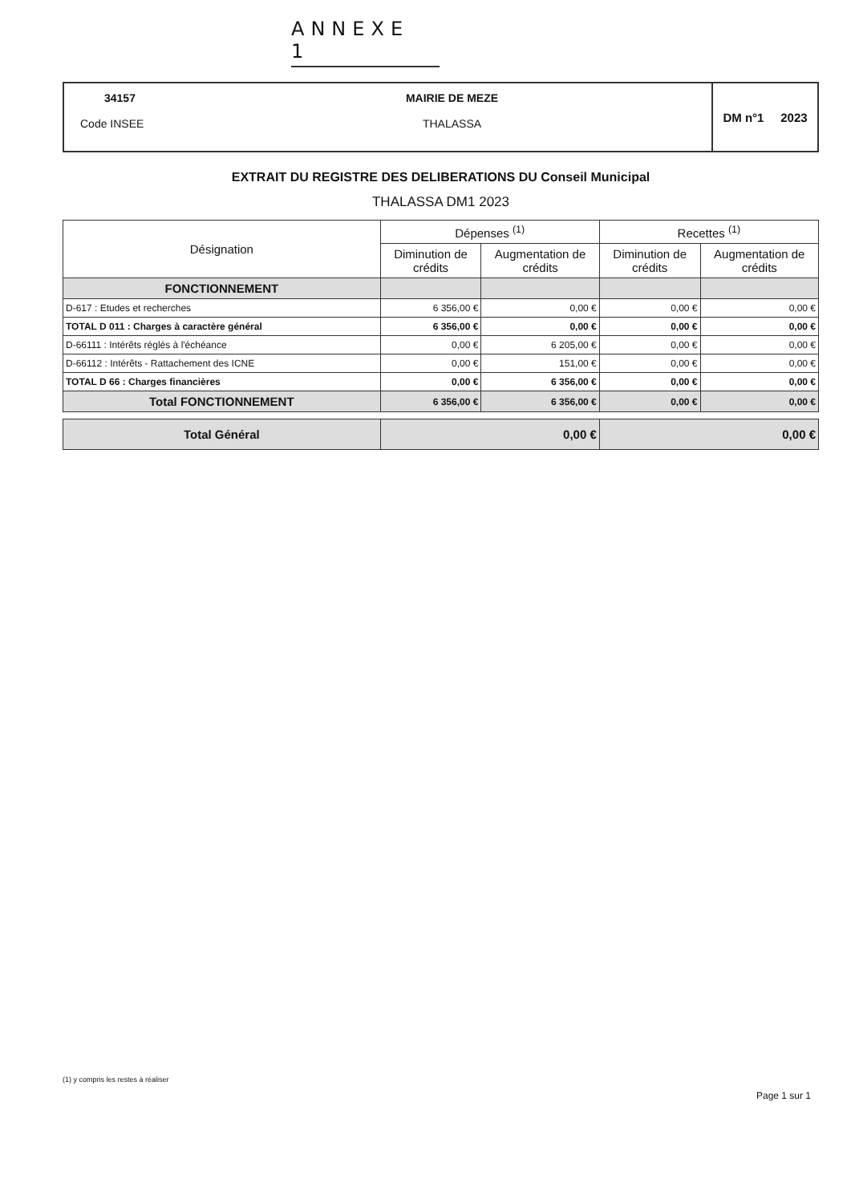ANNEXE 1
34157
Code INSEE
MAIRIE DE MEZE
THALASSA
DM n°1 2023
EXTRAIT DU REGISTRE DES DELIBERATIONS DU Conseil Municipal
THALASSA DM1 2023
| Désignation | Dépenses <sup>(1)</sup> | | Recettes <sup>(1)</sup> | |
| --- | --- | --- | --- | --- |
| | Diminution de crédits | Augmentation de crédits | Diminution de crédits | Augmentation de crédits |
| FONCTIONNEMENT | | | | |
| D-617 : Etudes et recherches | 6 356,00 € | 0,00 € | 0,00 € | 0,00 € |
| TOTAL D 011 : Charges à caractère général | 6 356,00 € | 0,00 € | 0,00 € | 0,00 € |
| D-66111 : Intérêts réglés à l'échéance | 0,00 € | 6 205,00 € | 0,00 € | 0,00 € |
| D-66112 : Intérêts - Rattachement des ICNE | 0,00 € | 151,00 € | 0,00 € | 0,00 € |
| TOTAL D 66 : Charges financières | 0,00 € | 6 356,00 € | 0,00 € | 0,00 € |
| Total FONCTIONNEMENT | 6 356,00 € | 6 356,00 € | 0,00 € | 0,00 € |
| Total Général | 0,00 € | 0,00 € |
(1) y compris les restes à réaliser
Page 1 sur 1